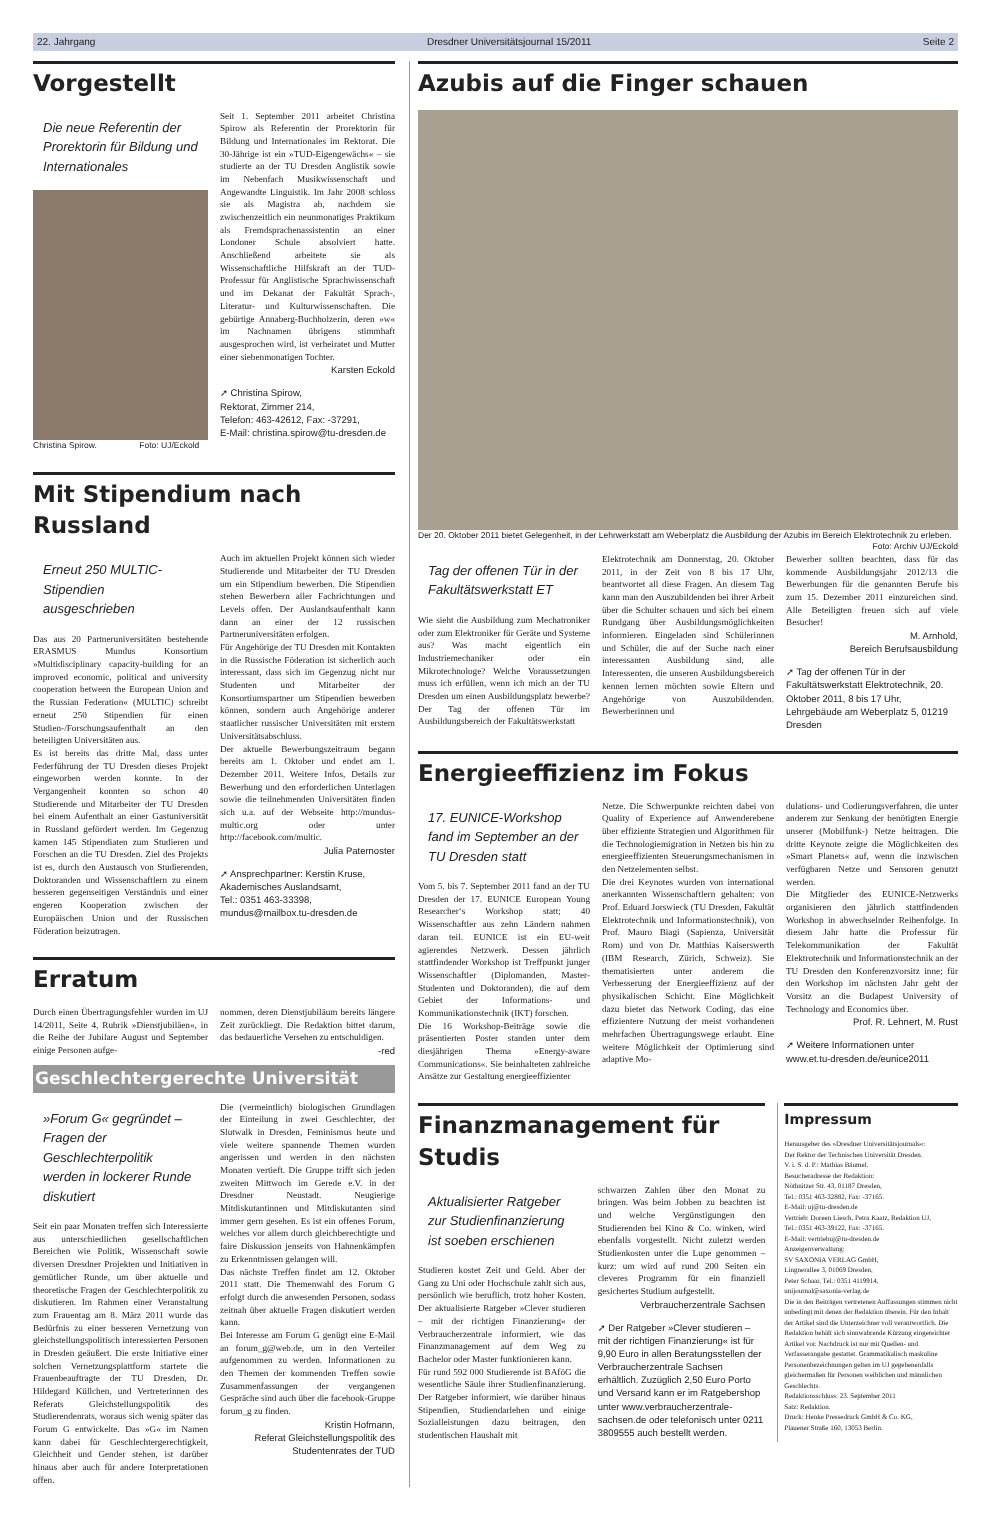22. Jahrgang Dresdner Universitätsjournal 15/2011 Seite 2
Vorgestellt
Die neue Referentin der Prorektorin für Bildung und Internationales
Christina Spirow. Foto: UJ/Eckold
Seit 1. September 2011 arbeitet Christina Spirow als Referentin der Prorektorin für Bildung und Internationales im Rektorat. Die 30-Jährige ist ein »TUD-Eigengewächs« – sie studierte an der TU Dresden Anglistik sowie im Nebenfach Musikwissenschaft und Angewandte Linguistik. Im Jahr 2008 schloss sie als Magistra ab, nachdem sie zwischenzeitlich ein neunmonatiges Praktikum als Fremdsprachenassistentin an einer Londoner Schule absolviert hatte. Anschließend arbeitete sie als Wissenschaftliche Hilfskraft an der TUD-Professur für Anglistische Sprachwissenschaft und im Dekanat der Fakultät Sprach-, Literatur- und Kulturwissenschaften. Die gebürtige Annaberg-Buchholzerin, deren »w« im Nachnamen übrigens stimmhaft ausgesprochen wird, ist verheiratet und Mutter einer siebenmonatigen Tochter.
Karsten Eckold
➚ Christina Spirow,
Rektorat, Zimmer 214,
Telefon: 463-42612, Fax: -37291,
E-Mail: christina.spirow@tu-dresden.de
Mit Stipendium nach Russland
Erneut 250 MULTIC-Stipendien ausgeschrieben
Das aus 20 Partneruniversitäten bestehende ERASMUS Mundus Konsortium »Multidisciplinary capacity-building for an improved economic, political and university cooperation between the European Union and the Russian Federation« (MULTIC) schreibt erneut 250 Stipendien für einen Studien-/Forschungsaufenthalt an den beteiligten Universitäten aus.
Es ist bereits das dritte Mal, dass unter Federführung der TU Dresden dieses Projekt eingeworben werden konnte. In der Vergangenheit konnten so schon 40 Studierende und Mitarbeiter der TU Dresden bei einem Aufenthalt an einer Gastuniversität in Russland gefördert werden. Im Gegenzug kamen 145 Stipendiaten zum Studieren und Forschen an die TU Dresden. Ziel des Projekts ist es, durch den Austausch von Studierenden, Doktoranden und Wissenschaftlern zu einem besseren gegenseitigen Verständnis und einer engeren Kooperation zwischen der Europäischen Union und der Russischen Föderation beizutragen.
Auch im aktuellen Projekt können sich wieder Studierende und Mitarbeiter der TU Dresden um ein Stipendium bewerben. Die Stipendien stehen Bewerbern aller Fachrichtungen und Levels offen. Der Auslandsaufenthalt kann dann an einer der 12 russischen Partneruniversitäten erfolgen.
Für Angehörige der TU Dresden mit Kontakten in die Russische Föderation ist sicherlich auch interessant, dass sich im Gegenzug nicht nur Studenten und Mitarbeiter der Konsortiumspartner um Stipendien bewerben können, sondern auch Angehörige anderer staatlicher russischer Universitäten mit erstem Universitätsabschluss.
Der aktuelle Bewerbungszeitraum begann bereits am 1. Oktober und endet am 1. Dezember 2011. Weitere Infos, Details zur Bewerbung und den erforderlichen Unterlagen sowie die teilnehmenden Universitäten finden sich u.a. auf der Webseite http://mundus-multic.org oder unter http://facebook.com/multic.
Julia Paternoster
➚ Ansprechpartner: Kerstin Kruse, Akademisches Auslandsamt,
Tel.: 0351 463-33398,
mundus@mailbox.tu-dresden.de
Erratum
Durch einen Übertragungsfehler wurden im UJ 14/2011, Seite 4, Rubrik »Dienstjubiläen«, in die Reihe der Jubilare August und September einige Personen aufge-
nommen, deren Dienstjubiläum bereits längere Zeit zurückliegt. Die Redaktion bittet darum, das bedauerliche Versehen zu entschuldigen.
-red
Geschlechtergerechte Universität
»Forum G« gegründet – Fragen der Geschlechterpolitik werden in lockerer Runde diskutiert
Seit ein paar Monaten treffen sich Interessierte aus unterschiedlichen gesellschaftlichen Bereichen wie Politik, Wissenschaft sowie diversen Dresdner Projekten und Initiativen in gemütlicher Runde, um über aktuelle und theoretische Fragen der Geschlechterpolitik zu diskutieren. Im Rahmen einer Veranstaltung zum Frauentag am 8. März 2011 wurde das Bedürfnis zu einer besseren Vernetzung von gleichstellungspolitisch interessierten Personen in Dresden geäußert. Die erste Initiative einer solchen Vernetzungsplattform startete die Frauenbeauftragte der TU Dresden, Dr. Hildegard Küllchen, und Vertreterinnen des Referats Gleichstellungspolitik des Studierendenrats, woraus sich wenig später das Forum G entwickelte. Das »G« im Namen kann dabei für Geschlechtergerechtigkeit, Gleichheit und Gender stehen, ist darüber hinaus aber auch für andere Interpretationen offen.
Die (vermeintlich) biologischen Grundlagen der Einteilung in zwei Geschlechter, der Slutwalk in Dresden, Feminismus heute und viele weitere spannende Themen wurden angerissen und werden in den nächsten Monaten vertieft. Die Gruppe trifft sich jeden zweiten Mittwoch im Gerede e.V. in der Dresdner Neustadt. Neugierige Mitdiskutantinnen und Mitdiskutanten sind immer gern gesehen. Es ist ein offenes Forum, welches vor allem durch gleichberechtigte und faire Diskussion jenseits von Hahnenkämpfen zu Erkenntnissen gelangen will.
Das nächste Treffen findet am 12. Oktober 2011 statt. Die Themenwahl des Forum G erfolgt durch die anwesenden Personen, sodass zeitnah über aktuelle Fragen diskutiert werden kann.
Bei Interesse am Forum G genügt eine E-Mail an forum_g@web.de, um in den Verteiler aufgenommen zu werden. Informationen zu den Themen der kommenden Treffen sowie Zusammenfassungen der vergangenen Gespräche sind auch über die facebook-Gruppe forum_g zu finden.
Kristin Hofmann,
Referat Gleichstellungspolitik des Studentenrates der TUD
Azubis auf die Finger schauen
Der 20. Oktober 2011 bietet Gelegenheit, in der Lehrwerkstatt am Weberplatz die Ausbildung der Azubis im Bereich Elektrotechnik zu erleben.
Foto: Archiv UJ/Eckold
Tag der offenen Tür in der Fakultätswerkstatt ET
Wie sieht die Ausbildung zum Mechatroniker oder zum Elektroniker für Geräte und Systeme aus? Was macht eigentlich ein Industriemechaniker oder ein Mikrotechnologe? Welche Voraussetzungen muss ich erfüllen, wenn ich mich an der TU Dresden um einen Ausbildungsplatz bewerbe? Der Tag der offenen Tür im Ausbildungsbereich der Fakultätswerkstatt
Elektrotechnik am Donnerstag, 20. Oktober 2011, in der Zeit von 8 bis 17 Uhr, beantwortet all diese Fragen. An diesem Tag kann man den Auszubildenden bei ihrer Arbeit über die Schulter schauen und sich bei einem Rundgang über Ausbildungsmöglichkeiten informieren. Eingeladen sind Schülerinnen und Schüler, die auf der Suche nach einer interessanten Ausbildung sind, alle Interessenten, die unseren Ausbildungsbereich kennen lernen möchten sowie Eltern und Angehörige von Auszubildenden. Bewerberinnen und
Bewerber sollten beachten, dass für das kommende Ausbildungsjahr 2012/13 die Bewerbungen für die genannten Berufe bis zum 15. Dezember 2011 einzureichen sind. Alle Beteiligten freuen sich auf viele Besucher!
M. Arnhold,
Bereich Berufsausbildung
➚ Tag der offenen Tür in der Fakultätswerkstatt Elektrotechnik, 20. Oktober 2011, 8 bis 17 Uhr, Lehrgebäude am Weberplatz 5, 01219 Dresden
Energieeffizienz im Fokus
17. EUNICE-Workshop fand im September an der TU Dresden statt
Vom 5. bis 7. September 2011 fand an der TU Dresden der 17. EUNICE European Young Researcher‘s Workshop statt; 40 Wissenschaftler aus zehn Ländern nahmen daran teil. EUNICE ist ein EU-weit agierendes Netzwerk. Dessen jährlich stattfindender Workshop ist Treffpunkt junger Wissenschaftler (Diplomanden, Master-Studenten und Doktoranden), die auf dem Gebiet der Informations- und Kommunikationstechnik (IKT) forschen.
Die 16 Workshop-Beiträge sowie die präsentierten Poster standen unter dem diesjährigen Thema »Energy-aware Communications«. Sie beinhalteten zahlreiche Ansätze zur Gestaltung energieeffizienter
Netze. Die Schwerpunkte reichten dabei von Quality of Experience auf Anwenderebene über effiziente Strategien und Algorithmen für die Technologiemigration in Netzen bis hin zu energieeffizienten Steuerungsmechanismen in den Netzelementen selbst.
Die drei Keynotes wurden von international anerkannten Wissenschaftlern gehalten: von Prof. Eduard Jorswieck (TU Dresden, Fakultät Elektrotechnik und Informationstechnik), von Prof. Mauro Biagi (Sapienza, Universität Rom) und von Dr. Matthias Kaiserswerth (IBM Research, Zürich, Schweiz). Sie thematisierten unter anderem die Verbesserung der Energieeffizienz auf der physikalischen Schicht. Eine Möglichkeit dazu bietet das Network Coding, das eine effizientere Nutzung der meist vorhandenen mehrfachen Übertragungswege erlaubt. Eine weitere Möglichkeit der Optimierung sind adaptive Mo-
dulations- und Codierungsverfahren, die unter anderem zur Senkung der benötigten Energie unserer (Mobilfunk-) Netze beitragen. Die dritte Keynote zeigte die Möglichkeiten des »Smart Planets« auf, wenn die inzwischen verfügbaren Netze und Sensoren genutzt werden.
Die Mitglieder des EUNICE-Netzwerks organisieren den jährlich stattfindenden Workshop in abwechselnder Reihenfolge. In diesem Jahr hatte die Professur für Telekommunikation der Fakultät Elektrotechnik und Informationstechnik an der TU Dresden den Konferenzvorsitz inne; für den Workshop im nächsten Jahr geht der Vorsitz an die Budapest University of Technology and Economics über.
Prof. R. Lehnert, M. Rust
➚ Weitere Informationen unter www.et.tu-dresden.de/eunice2011
Finanzmanagement für Studis
Aktualisierter Ratgeber zur Studienfinanzierung ist soeben erschienen
Studieren kostet Zeit und Geld. Aber der Gang zu Uni oder Hochschule zahlt sich aus, persönlich wie beruflich, trotz hoher Kosten. Der aktualisierte Ratgeber »Clever studieren – mit der richtigen Finanzierung« der Verbraucherzentrale informiert, wie das Finanzmanagement auf dem Weg zu Bachelor oder Master funktionieren kann.
Für rund 592 000 Studierende ist BAföG die wesentliche Säule ihrer Studienfinanzierung. Der Ratgeber informiert, wie darüber hinaus Stipendien, Studiendarlehen und einige Sozialleistungen dazu beitragen, den studentischen Haushalt mit
schwarzen Zahlen über den Monat zu bringen. Was beim Jobben zu beachten ist und welche Vergünstigungen den Studierenden bei Kino & Co. winken, wird ebenfalls vorgestellt. Nicht zuletzt werden Studienkosten unter die Lupe genommen – kurz: um wird auf rund 200 Seiten ein cleveres Programm für ein finanziell gesichertes Studium aufgestellt.
Verbraucherzentrale Sachsen
➚ Der Ratgeber »Clever studieren – mit der richtigen Finanzierung« ist für 9,90 Euro in allen Beratungsstellen der Verbraucherzentrale Sachsen erhältlich. Zuzüglich 2,50 Euro Porto und Versand kann er im Ratgebershop unter www.verbraucherzentrale-sachsen.de oder telefonisch unter 0211 3809555 auch bestellt werden.
Impressum
Herausgeber des »Dresdner Universitätsjournals«:
Der Rektor der Technischen Universität Dresden.
V. i. S. d. P.: Mathias Bäumel.
Besucheradresse der Redaktion:
Nöthnitzer Str. 43, 01187 Dresden,
Tel.: 0351 463-32882, Fax: -37165.
E-Mail: uj@tu-dresden.de
Vertrieb: Doreen Liesch, Petra Kaatz, Redaktion UJ,
Tel.: 0351 463-39122, Fax: -37165.
E-Mail: vertriebuj@tu-dresden.de
Anzeigenverwaltung:
SV SAXONIA VERLAG GmbH,
Lingnerallee 3, 01069 Dresden,
Peter Schaar, Tel.: 0351 4119914,
unijournal@saxonia-verlag.de
Die in den Beiträgen vertretenen Auffassungen stimmen nicht unbedingt mit denen der Redaktion überein. Für den Inhalt der Artikel sind die Unterzeichner voll verantwortlich. Die Redaktion behält sich sinnwahrende Kürzung eingereichter Artikel vor. Nachdruck ist nur mit Quellen- und Verfasserangabe gestattet. Grammatikalisch maskuline Personenbezeichnungen gelten im UJ gegebenenfalls gleichermaßen für Personen weiblichen und männlichen Geschlechts.
Redaktionsschluss: 23. September 2011
Satz: Redaktion.
Druck: Henke Pressedruck GmbH & Co. KG,
Plauener Straße 160, 13053 Berlin.